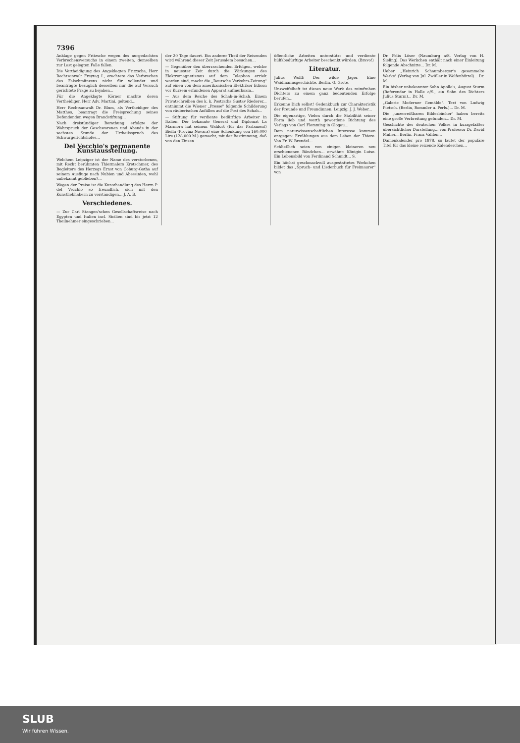7396
Anklage gegen Fritzsche wegen des nurgedachten Verbrechensversuchs in einem zweiten, demselben zur Last gelegten Falle fallen.
Die Vertheidigung des Angeklagten Fritzsche, Herr Rechtsanwalt Freytag I., erachtete das Verbrechen des Falschmünzens nicht für vollendet und beantragte bezüglich desselben nur die auf Versuch gerichtete Frage zu bejahen...
Für die Angeklagte Körner machte deren Vertheidiger, Herr Adv. Martini, geltend...
Herr Rechtsanwalt Dr. Blum, als Vertheidiger des Matthes, beantragt die Freisprechung seines Defendenden wegen Brandstiftung...
Nach dreistündiger Berathung erfolgte der Wahrspruch der Geschworenen und Abends in der sechsten Stunde der Urtheilsspruch des Schwurgerichtshofes...
Del Vecchio's permanente Kunstausstellung.
Welchem Leipziger ist der Name des verstorbenen, mit Recht berühmten Thiermalers Kretschmer, des Begleiters des Herzogs Ernst von Coburg-Gotha auf seinem Ausfluge nach Nubien und Abessinien, wohl unbekannt geblieben?...
Wegen der Preise ist die Kunsthandlung des Herrn P. del Vecchio so freundlich, sich mit den Kunstliebhabern zu verständigen... J. A. B.
Verschiedenes.
— Zur Carl Stangen'schen Gesellschaftsreise nach Egypten und Italien incl. Sicilien sind bis jetzt 12 Theilnehmer eingeschrieben...
der 20 Tage dauert. Ein anderer Theil der Reisenden wird während dieser Zeit Jerusalem besuchen...
— Gegenüber den überraschenden Erfolgen, welche in neuester Zeit durch die Wirkungen des Elektromagnetismus auf dem Telephon erzielt worden sind, macht die „Deutsche Verkehrs-Zeitung" auf einen von dem amerikanischen Elektriker Edison vor Kurzem erfundenen Apparat aufmerksam...
— Aus dem Reiche des Schah-in-Schah. Einem Privatschreiben des k. k. Postraths Gustav Riederer... entnimmt die Wiener „Presse" folgende Schilderung von räuberischen Anfällen auf die Post des Schah...
— Stiftung für verdiente bedürftige Arbeiter in Italien. Der bekannte General und Diplomat La Marmora hat seinem Wahlort (für das Parlament) Biella (Provinz Novara) eine Schenkung von 160,000 Lire (128,000 M.) gemacht, mit der Bestimmung, daß von den Zinsen
öffentliche Arbeiten unterstützt und verdiente hülfsbedürftige Arbeiter beschenkt würden. (Bravo!)
Literatur.
Julius Wolff: Der wilde Jäger. Eine Waidmannsgeschichte. Berlin, G. Grote.
Unzweifelhaft ist dieses neue Werk des reimfrohen Dichters zu einem ganz bedeutenden Erfolge berufen...
Erkenne Dich selbst! Gedenkbuch zur Charakteristik der Freunde und Freundinnen. Leipzig, J. J. Weber...
Die eigenartige, Vielen durch die Stabilität seiner Form lieb und werth gewordene Richtung des Verlags von Carl Flemming in Glogau...
Dem naturwissenschaftlichen Interesse kommen entgegen: Erzählungen aus dem Leben der Thiere. Von Fr. W. Brendel...
Schließlich seien von einigen kleineren neu erschienenen Bändchen... erwähnt: Königin Luise. Ein Lebensbild von Ferdinand Schmidt... S.
Ein höchst geschmackvoll ausgestattetes Werkchen bildet das „Spruch- und Liederbuch für Freimaurer" von
Dr. Felix Löser (Naumburg a/S. Verlag von H. Sieling). Das Werkchen enthält nach einer Einleitung folgende Abschnitte... Dr. M.
Ueber „Heinrich Schaumberger's gesammelte Werke" (Verlag von Jul. Zwißler in Wolfenbüttel)... Dr. M.
Ein bisher unbekannter Sohn Apollo's, August Sturm (Referendar in Halle a/S., ein Sohn des Dichters Julius Sturm)... Dr. M.
„Galerie Moderner Gemälde". Text von Ludwig Pietsch. (Berlin, Rommler u. Perls.)... Dr. M.
Die „unzerreißbaren Bilderbücher" haben bereits eine große Verbreitung gefunden... Dr. M.
Geschichte des deutschen Volkes in kurzgefaßter übersichtlicher Darstellung... von Professor Dr. David Müller... Berlin, Franz Vahlen...
Damenkalender pro 1878, so lautet der populäre Titel für das kleine reizende Kalenderchen...
SLUB
Wir führen Wissen.